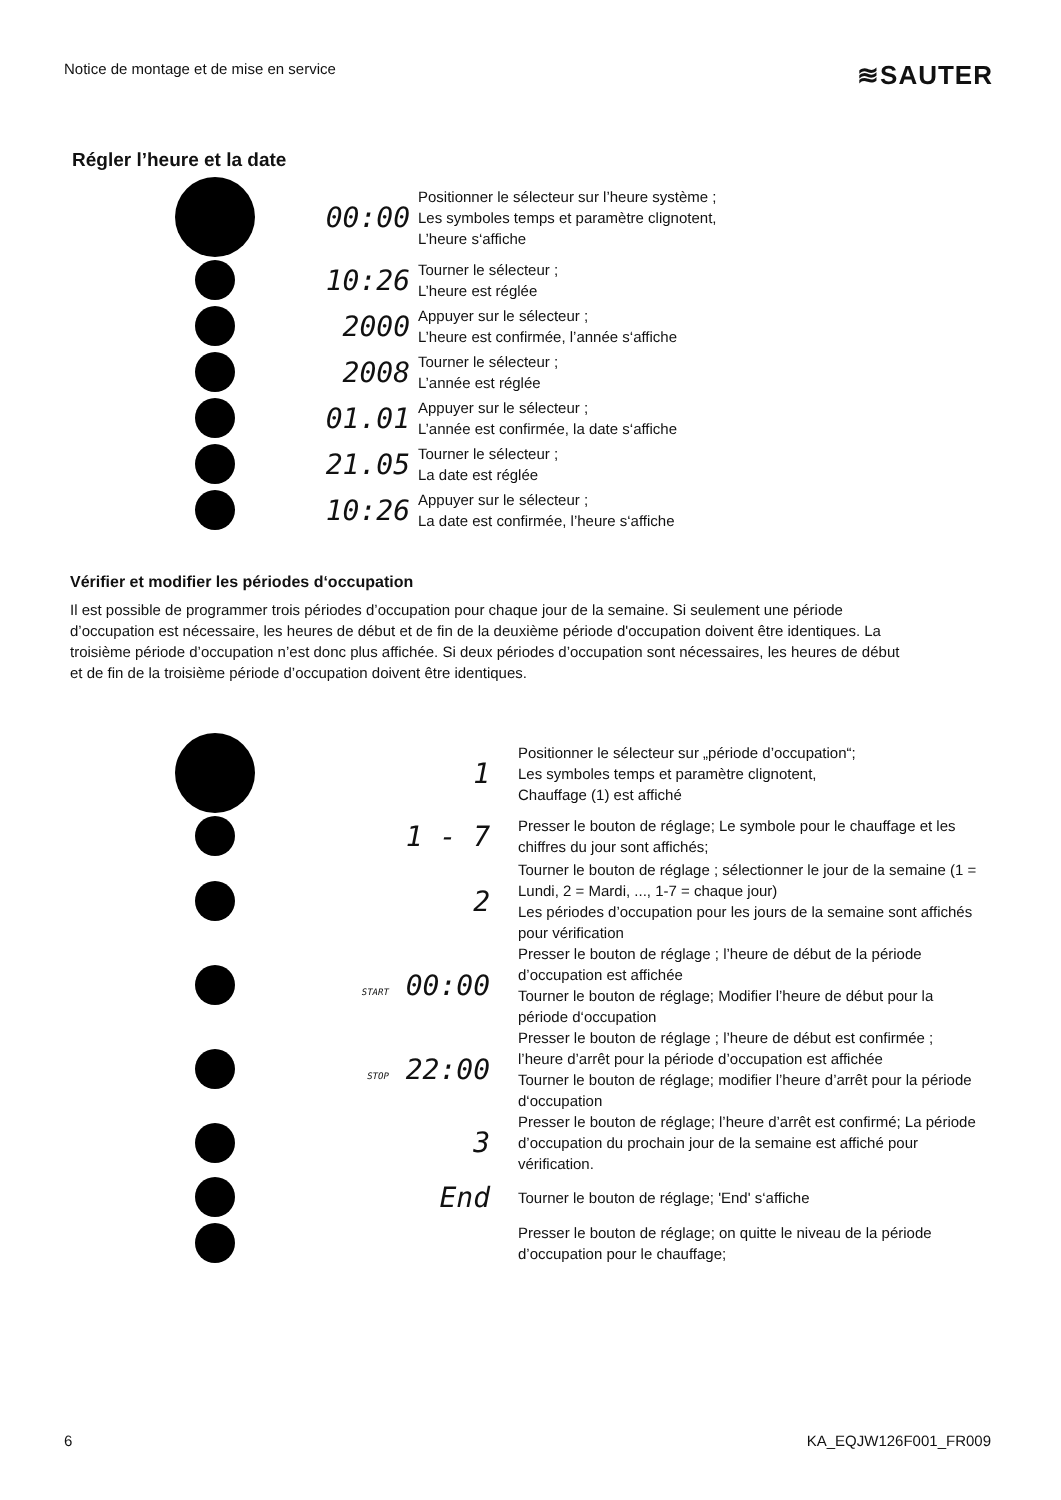Notice de montage et de mise en service ≋SAUTER
Régler l’heure et la date
00:00
Positionner le sélecteur sur l’heure système ;
Les symboles temps et paramètre clignotent,
L’heure s‘affiche
10:26
Tourner le sélecteur ;
L’heure est réglée
2000
Appuyer sur le sélecteur ;
L’heure est confirmée, l’année s‘affiche
2008
Tourner le sélecteur ;
L’année est réglée
01.01
Appuyer sur le sélecteur ;
L’année est confirmée, la date s‘affiche
21.05
Tourner le sélecteur ;
La date est réglée
10:26
Appuyer sur le sélecteur ;
La date est confirmée, l’heure s‘affiche
Vérifier et modifier les périodes d‘occupation
Il est possible de programmer trois périodes d’occupation pour chaque jour de la semaine. Si seulement une période d’occupation est nécessaire, les heures de début et de fin de la deuxième période d'occupation doivent être identiques. La troisième période d’occupation n’est donc plus affichée. Si deux périodes d’occupation sont nécessaires, les heures de début et de fin de la troisième période d’occupation doivent être identiques.
1
Positionner le sélecteur sur „période d’occupation“;
Les symboles temps et paramètre clignotent,
Chauffage (1) est affiché
1 - 7
Presser le bouton de réglage; Le symbole pour le chauffage et les chiffres du jour sont affichés;
2
Tourner le bouton de réglage ; sélectionner le jour de la semaine (1 = Lundi, 2 = Mardi, ..., 1-7 = chaque jour)
Les périodes d’occupation pour les jours de la semaine sont affichés pour vérification
START 00:00
Presser le bouton de réglage ; l’heure de début de la période d’occupation est affichée
Tourner le bouton de réglage; Modifier l’heure de début pour la période d‘occupation
STOP 22:00
Presser le bouton de réglage ; l’heure de début est confirmée ; l’heure d’arrêt pour la période d’occupation est affichée
Tourner le bouton de réglage; modifier l’heure d’arrêt pour la période d‘occupation
3
Presser le bouton de réglage; l’heure d’arrêt est confirmé; La période d’occupation du prochain jour de la semaine est affiché pour vérification.
End
Tourner le bouton de réglage; 'End' s‘affiche
Presser le bouton de réglage; on quitte le niveau de la période d’occupation pour le chauffage;
6 KA_EQJW126F001_FR009